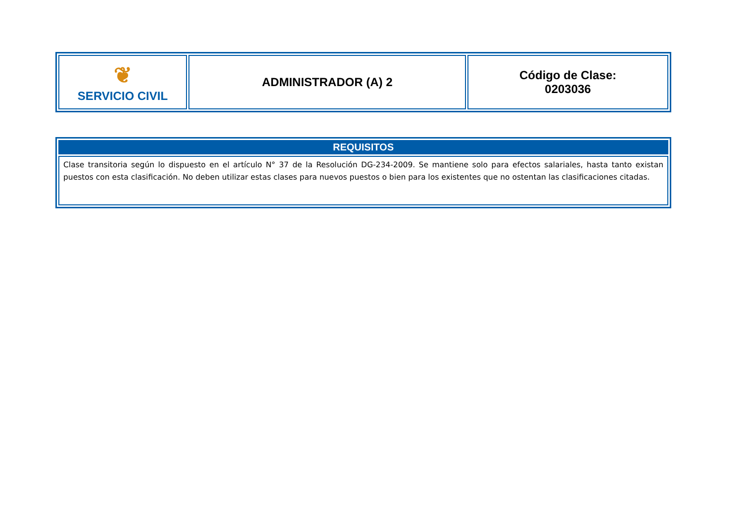| ❦ SERVICIO CIVIL | ADMINISTRADOR (A) 2 | Código de Clase: 0203036 |
| REQUISITOS |
| --- |
| Clase transitoria según lo dispuesto en el artículo N° 37 de la Resolución DG-234-2009. Se mantiene solo para efectos salariales, hasta tanto existan puestos con esta clasificación. No deben utilizar estas clases para nuevos puestos o bien para los existentes que no ostentan las clasificaciones citadas. |